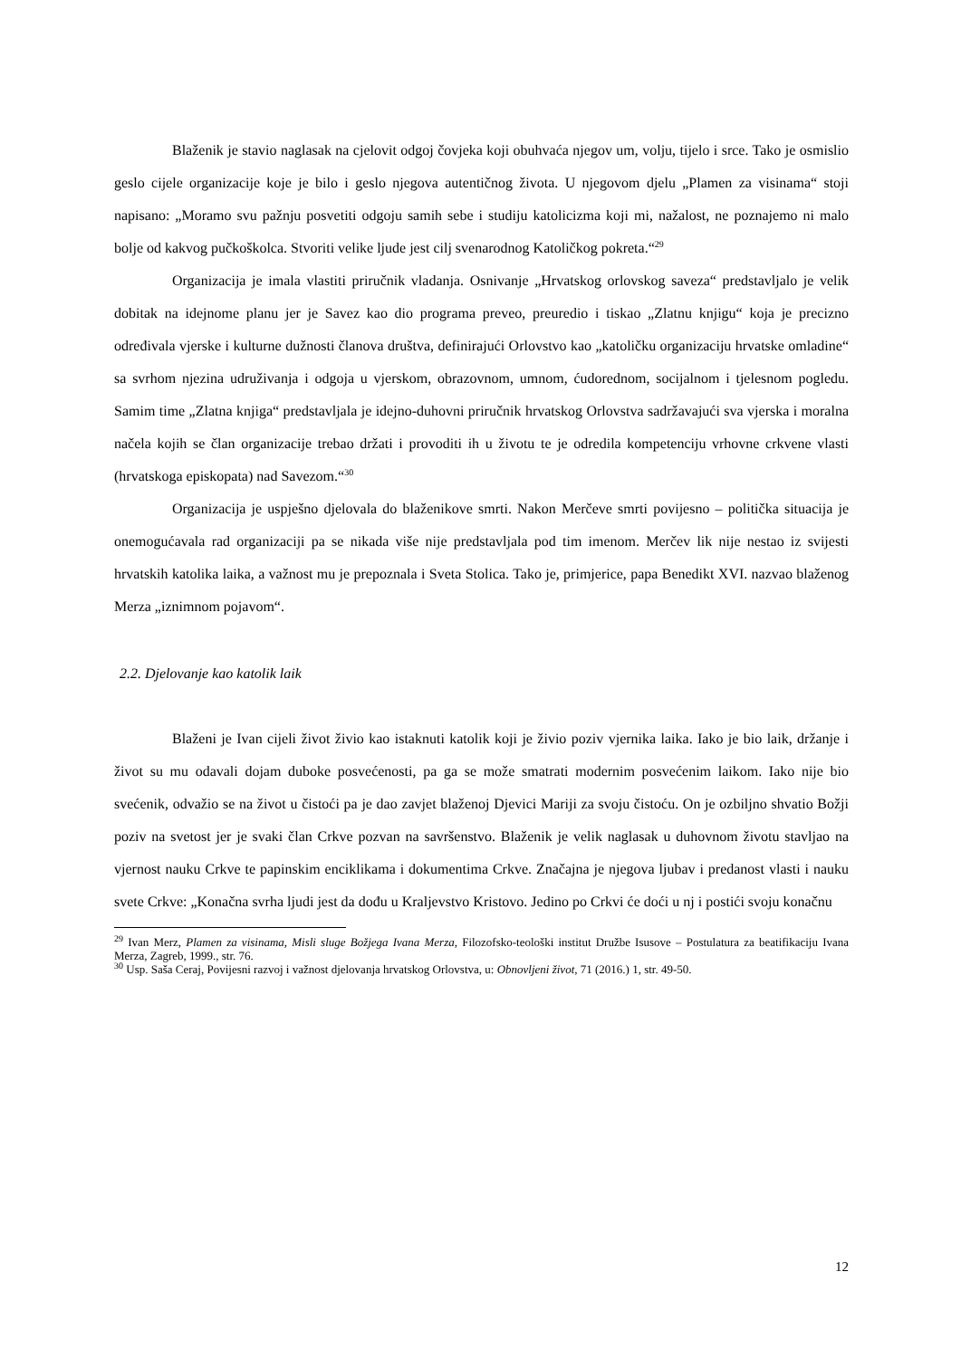Blaženik je stavio naglasak na cjelovit odgoj čovjeka koji obuhvaća njegov um, volju, tijelo i srce. Tako je osmislio geslo cijele organizacije koje je bilo i geslo njegova autentičnog života. U njegovom djelu „Plamen za visinama“ stoji napisano: „Moramo svu pažnju posvetiti odgoju samih sebe i studiju katolicizma koji mi, nažalost, ne poznajemo ni malo bolje od kakvog pučkoškolca. Stvoriti velike ljude jest cilj svenarodnog Katoličkog pokreta.“<sup>29</sup>
Organizacija je imala vlastiti priručnik vladanja. Osnivanje „Hrvatskog orlovskog saveza“ predstavljalo je velik dobitak na idejnome planu jer je Savez kao dio programa preveo, preuredio i tiskao „Zlatnu knjigu“ koja je precizno određivala vjerske i kulturne dužnosti članova društva, definirajući Orlovstvo kao „katoličku organizaciju hrvatske omladine“ sa svrhom njezina udruživanja i odgoja u vjerskom, obrazovnom, umnom, ćudorednom, socijalnom i tjelesnom pogledu. Samim time „Zlatna knjiga“ predstavljala je idejno-duhovni priručnik hrvatskog Orlovstva sadržavajući sva vjerska i moralna načela kojih se član organizacije trebao držati i provoditi ih u životu te je odredila kompetenciju vrhovne crkvene vlasti (hrvatskoga episkopata) nad Savezom.“<sup>30</sup>
Organizacija je uspješno djelovala do blaženikove smrti. Nakon Merčeve smrti povijesno – politička situacija je onemogućavala rad organizaciji pa se nikada više nije predstavljala pod tim imenom. Merčev lik nije nestao iz svijesti hrvatskih katolika laika, a važnost mu je prepoznala i Sveta Stolica. Tako je, primjerice, papa Benedikt XVI. nazvao blaženog Merza „iznimnom pojavom“.
2.2. Djelovanje kao katolik laik
Blaženi je Ivan cijeli život živio kao istaknuti katolik koji je živio poziv vjernika laika. Iako je bio laik, držanje i život su mu odavali dojam duboke posvećenosti, pa ga se može smatrati modernim posvećenim laikom. Iako nije bio svećenik, odvažio se na život u čistoći pa je dao zavjet blaženoj Djevici Mariji za svoju čistoću. On je ozbiljno shvatio Božji poziv na svetost jer je svaki član Crkve pozvan na savršenstvo. Blaženik je velik naglasak u duhovnom životu stavljao na vjernost nauku Crkve te papinskim enciklikama i dokumentima Crkve. Značajna je njegova ljubav i predanost vlasti i nauku svete Crkve: „Konačna svrha ljudi jest da dođu u Kraljevstvo Kristovo. Jedino po Crkvi će doći u nj i postići svoju konačnu
<sup>29</sup> Ivan Merz, Plamen za visinama, Misli sluge Božjega Ivana Merza, Filozofsko-teološki institut Družbe Isusove – Postulatura za beatifikaciju Ivana Merza, Zagreb, 1999., str. 76.
<sup>30</sup> Usp. Saša Ceraj, Povijesni razvoj i važnost djelovanja hrvatskog Orlovstva, u: Obnovljeni život, 71 (2016.) 1, str. 49-50.
12